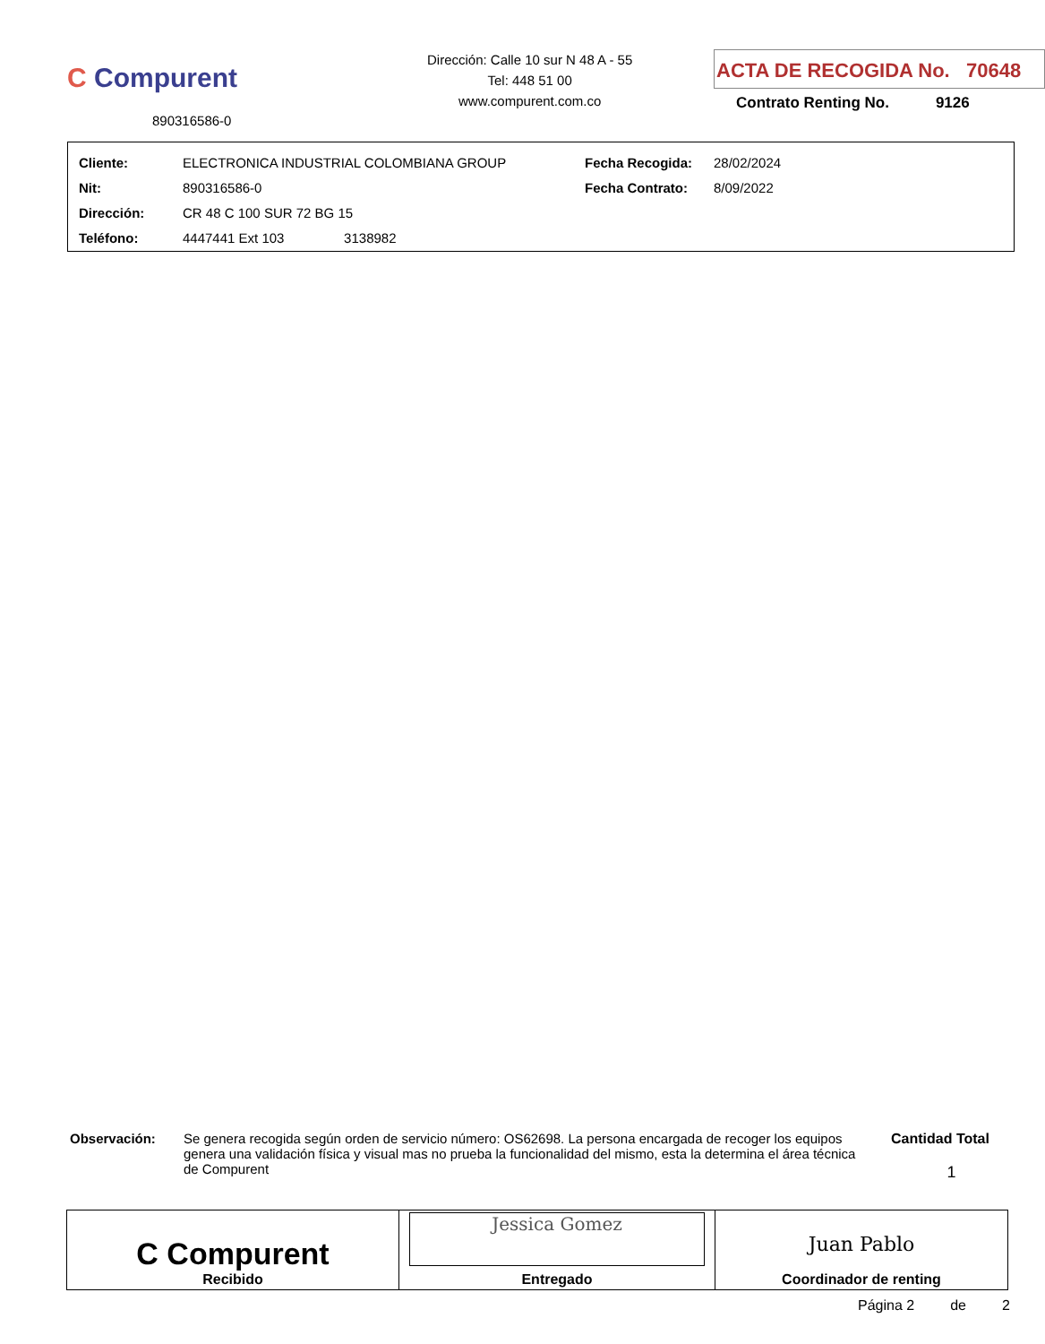C Compurent
890316586-0
Dirección: Calle 10 sur N 48 A - 55
Tel: 448 51 00
www.compurent.com.co
ACTA DE RECOGIDA No. 70648
Contrato Renting No. 9126
| Cliente: | ELECTRONICA INDUSTRIAL COLOMBIANA GROUP | Fecha Recogida: | 28/02/2024 |
| Nit: | 890316586-0 | Fecha Contrato: | 8/09/2022 |
| Dirección: | CR 48 C 100 SUR 72 BG 15 | | |
| Teléfono: | 4447441 Ext 103 3138982 | | |
Observación:
Se genera recogida según orden de servicio número: OS62698. La persona encargada de recoger los equipos genera una validación física y visual mas no prueba la funcionalidad del mismo, esta la determina el área técnica de Compurent
Cantidad Total
1
| C Compurent Recibido | Jessica Gomez Entregado | Juan Pablo Coordinador de renting |
Página 2 de 2